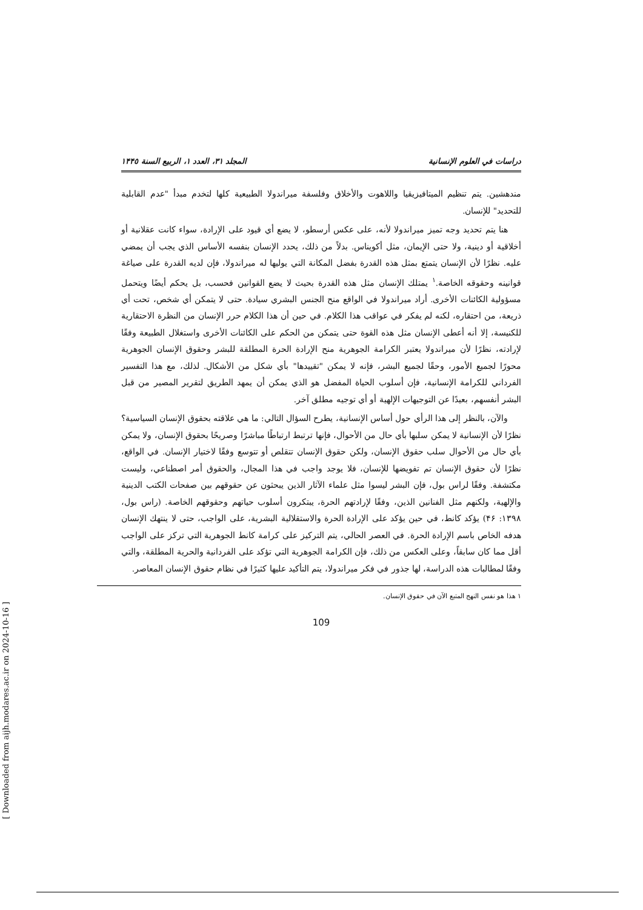[ Downloaded from aijh.modares.ac.ir on 2024-10-16 ]
دراسات في العلوم الإنسانية المجلد ٣١، العدد ١، الربيع السنة ١۴۴٥
مندهشين. يتم تنظيم الميتافيزيقيا واللاهوت والأخلاق وفلسفة ميراندولا الطبيعية كلها لتخدم مبدأ "عدم القابلية للتحديد" للإنسان.
هنا يتم تحديد وجه تميز ميراندولا لأنه، على عكس أرسطو، لا يضع أي قيود على الإرادة، سواء كانت عقلانية أو أخلاقية أو دينية، ولا حتى الإيمان، مثل أكويناس. بدلاً من ذلك، يحدد الإنسان بنفسه الأساس الذي يجب أن يمضي عليه. نظرًا لأن الإنسان يتمتع بمثل هذه القدرة بفضل المكانة التي يوليها له ميراندولا، فإن لديه القدرة على صياغة قوانينه وحقوقه الخاصة.<sup>١</sup> يمتلك الإنسان مثل هذه القدرة بحيث لا يضع القوانين فحسب، بل يحكم أيضًا ويتحمل مسؤولية الكائنات الأخرى. أراد ميراندولا في الواقع منح الجنس البشري سيادة. حتى لا يتمكن أي شخص، تحت أي ذريعة، من احتقاره، لكنه لم يفكر في عواقب هذا الكلام. في حين أن هذا الكلام حرر الإنسان من النظرة الاحتقارية للكنيسة، إلا أنه أعطى الإنسان مثل هذه القوة حتى يتمكن من الحكم على الكائنات الأخرى واستغلال الطبيعة وفقًا لإرادته، نظرًا لأن ميراندولا يعتبر الكرامة الجوهرية منح الإرادة الحرة المطلقة للبشر وحقوق الإنسان الجوهرية محورًا لجميع الأمور، وحقًا لجميع البشر، فإنه لا يمكن "تقييدها" بأي شكل من الأشكال. لذلك، مع هذا التفسير الفرداني للكرامة الإنسانية، فإن أسلوب الحياة المفضل هو الذي يمكن أن يمهد الطريق لتقرير المصير من قبل البشر أنفسهم، بعيدًا عن التوجيهات الإلهية أو أي توجيه مطلق آخر.
والآن، بالنظر إلى هذا الرأي حول أساس الإنسانية، يطرح السؤال التالي: ما هي علاقته بحقوق الإنسان السياسية؟ نظرًا لأن الإنسانية لا يمكن سلبها بأي حال من الأحوال، فإنها ترتبط ارتباطًا مباشرًا وصريحًا بحقوق الإنسان، ولا يمكن بأي حال من الأحوال سلب حقوق الإنسان، ولكن حقوق الإنسان تتقلص أو تتوسع وفقًا لاختيار الإنسان. في الواقع، نظرًا لأن حقوق الإنسان تم تفويضها للإنسان، فلا يوجد واجب في هذا المجال، والحقوق أمر اصطناعي، وليست مكتشفة. وفقًا لراس بول، فإن البشر ليسوا مثل علماء الآثار الذين يبحثون عن حقوقهم بين صفحات الكتب الدينية والإلهية، ولكنهم مثل الفنانين الذين، وفقًا لإرادتهم الحرة، يبتكرون أسلوب حياتهم وحقوقهم الخاصة. (راس بول، ١٣٩٨: ۴۶) يؤكد كانط، في حين يؤكد على الإرادة الحرة والاستقلالية البشرية، على الواجب، حتى لا ينتهك الإنسان هدفه الخاص باسم الإرادة الحرة. في العصر الحالي، يتم التركيز على كرامة كانط الجوهرية التي تركز على الواجب أقل مما كان سابقاً، وعلى العكس من ذلك، فإن الكرامة الجوهرية التي تؤكد على الفردانية والحرية المطلقة، والتي وفقًا لمطالبات هذه الدراسة، لها جذور في فكر ميراندولا، يتم التأكيد عليها كثيرًا في نظام حقوق الإنسان المعاصر.
١ هذا هو نفس النهج المتبع الآن في حقوق الإنسان.
109